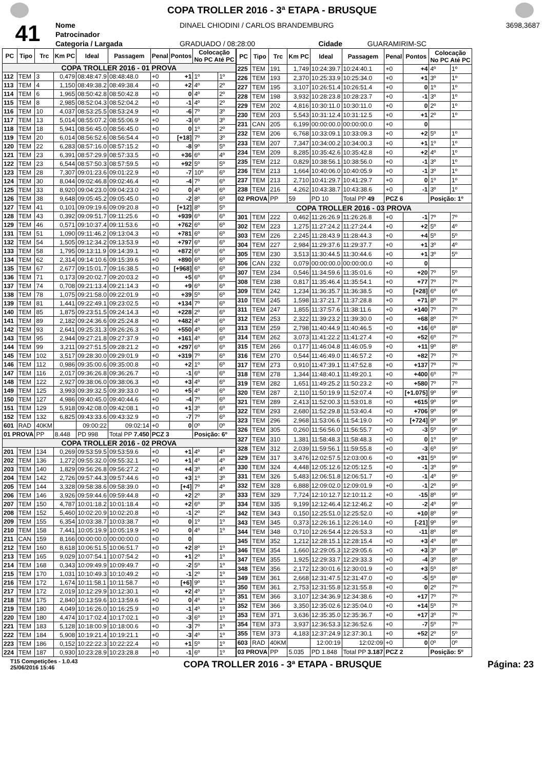COPA TROLLER 2016 - 3ª ETAPA - BRUSQUE
41
| Nome | DINAEL CHIODINI / CARLOS BRANDEMBURG | | | 3698,3687 |
| Patrocinador | | | | |
| Categoria / Largada | GRADUADO / 08:28:00 | Cidade | GUARAMIRIM-SC | |
| PC | Tipo | Trc | Km PC | Ideal | Passagem | Penal | Pontos | Colocação No PC Até PC | |
| --- | --- | --- | --- | --- | --- | --- | --- | --- | --- |
| COPA TROLLER 2016 - 01 PROVA | | | | | | | | | |
| 112 | TEM | 3 | 0,479 | 08:48:47.9 | 08:48:48.0 | +0 | +1 | 1º | 1º |
| 113 | TEM | 4 | 1,150 | 08:49:38.2 | 08:49:38.4 | +0 | +2 | 4º | 2º |
| 114 | TEM | 6 | 1,965 | 08:50:42.8 | 08:50:42.8 | +0 | 0 | 4º | 2º |
| 115 | TEM | 8 | 2,985 | 08:52:04.3 | 08:52:04.2 | +0 | -1 | 4º | 2º |
| 116 | TEM | 10 | 4,037 | 08:53:25.5 | 08:53:24.9 | +0 | -6 | 7º | 3º |
| 117 | TEM | 13 | 5,014 | 08:55:07.2 | 08:55:06.9 | +0 | -3 | 6º | 3º |
| 118 | TEM | 18 | 5,941 | 08:56:45.0 | 08:56:45.0 | +0 | 0 | 1º | 2º |
| 119 | TEM | 20 | 6,014 | 08:56:52.6 | 08:56:54.4 | +0 | [+18] | 7º | 3º |
| 120 | TEM | 22 | 6,283 | 08:57:16.0 | 08:57:15.2 | +0 | -8 | 9º | 5º |
| 121 | TEM | 23 | 6,391 | 08:57:29.9 | 08:57:33.5 | +0 | +36 | 6º | 4º |
| 122 | TEM | 23 | 6,544 | 08:57:50.3 | 08:57:59.5 | +0 | +92 | 5º | 5º |
| 123 | TEM | 28 | 7,307 | 09:01:23.6 | 09:01:22.9 | +0 | -7 | 10º | 6º |
| 124 | TEM | 30 | 8,044 | 09:02:46.8 | 09:02:46.4 | +0 | -4 | 7º | 6º |
| 125 | TEM | 33 | 8,920 | 09:04:23.0 | 09:04:23.0 | +0 | 0 | 4º | 6º |
| 126 | TEM | 38 | 9,648 | 09:05:45.2 | 09:05:45.0 | +0 | -2 | 8º | 6º |
| 127 | TEM | 41 | 0,101 | 09:09:19.6 | 09:09:20.8 | +0 | [+12] | 8º | 5º |
| 128 | TEM | 43 | 0,392 | 09:09:51.7 | 09:11:25.6 | +0 | +939 | 6º | 6º |
| 129 | TEM | 46 | 0,571 | 09:10:37.4 | 09:11:53.6 | +0 | +762 | 6º | 6º |
| 131 | TEM | 51 | 1,090 | 09:11:46.2 | 09:13:04.3 | +0 | +781 | 6º | 6º |
| 132 | TEM | 54 | 1,505 | 09:12:34.2 | 09:13:53.9 | +0 | +797 | 6º | 6º |
| 133 | TEM | 58 | 1,795 | 09:13:11.9 | 09:14:39.1 | +0 | +872 | 6º | 6º |
| 134 | TEM | 62 | 2,314 | 09:14:10.6 | 09:15:39.6 | +0 | +890 | 6º | 6º |
| 135 | TEM | 67 | 2,677 | 09:15:01.7 | 09:16:38.5 | +0 | [+968] | 6º | 6º |
| 136 | TEM | 71 | 0,173 | 09:20:02.7 | 09:20:03.2 | +0 | +5 | 6º | 6º |
| 137 | TEM | 74 | 0,708 | 09:21:13.4 | 09:21:14.3 | +0 | +9 | 6º | 6º |
| 138 | TEM | 78 | 1,075 | 09:21:58.0 | 09:22:01.9 | +0 | +39 | 5º | 6º |
| 139 | TEM | 81 | 1,441 | 09:22:49.1 | 09:23:02.5 | +0 | +134 | 7º | 6º |
| 140 | TEM | 85 | 1,875 | 09:23:51.5 | 09:24:14.3 | +0 | +228 | 2º | 6º |
| 141 | TEM | 89 | 2,182 | 09:24:36.6 | 09:25:24.8 | +0 | +482 | 4º | 6º |
| 142 | TEM | 93 | 2,641 | 09:25:31.3 | 09:26:26.3 | +0 | +550 | 4º | 6º |
| 143 | TEM | 95 | 2,944 | 09:27:21.8 | 09:27:37.9 | +0 | +161 | 4º | 6º |
| 144 | TEM | 99 | 3,211 | 09:27:51.5 | 09:28:21.2 | +0 | +297 | 6º | 6º |
| 145 | TEM | 102 | 3,517 | 09:28:30.0 | 09:29:01.9 | +0 | +319 | 7º | 6º |
| 146 | TEM | 112 | 0,986 | 09:35:00.6 | 09:35:00.8 | +0 | +2 | 1º | 6º |
| 147 | TEM | 116 | 2,017 | 09:36:26.8 | 09:36:26.7 | +0 | -1 | 6º | 6º |
| 148 | TEM | 122 | 2,927 | 09:38:06.0 | 09:38:06.3 | +0 | +3 | 4º | 6º |
| 149 | TEM | 125 | 3,993 | 09:39:32.5 | 09:39:33.0 | +0 | +5 | 4º | 6º |
| 150 | TEM | 127 | 4,986 | 09:40:45.0 | 09:40:44.6 | +0 | -4 | 7º | 6º |
| 151 | TEM | 129 | 5,918 | 09:42:08.0 | 09:42:08.1 | +0 | +1 | 3º | 6º |
| 152 | TEM | 132 | 6,825 | 09:43:33.6 | 09:43:32.9 | +0 | -7 | 7º | 6º |
| 601 | RAD | 40KM | | 09:00:22 | 09:02:14 | +0 | 0 | 0º | 0º |
| 01 PROVA | | PP | 8.448 | PD 998 | Total PP 7.450 | PCZ 3 | | Posição: 6º | |
| COPA TROLLER 2016 - 02 PROVA | | | | | | | | | |
| 201 | TEM | 134 | 0,269 | 09:53:59.5 | 09:53:59.6 | +0 | +1 | 4º | 4º |
| 202 | TEM | 136 | 1,272 | 09:55:32.0 | 09:55:32.1 | +0 | +1 | 4º | 4º |
| 203 | TEM | 140 | 1,829 | 09:56:26.8 | 09:56:27.2 | +0 | +4 | 3º | 4º |
| 204 | TEM | 142 | 2,726 | 09:57:44.3 | 09:57:44.6 | +0 | +3 | 1º | 3º |
| 205 | TEM | 144 | 3,328 | 09:58:38.6 | 09:58:39.0 | +0 | [+4] | 7º | 4º |
| 206 | TEM | 146 | 3,926 | 09:59:44.6 | 09:59:44.8 | +0 | +2 | 2º | 3º |
| 207 | TEM | 150 | 4,787 | 10:01:18.2 | 10:01:18.4 | +0 | +2 | 6º | 3º |
| 208 | TEM | 152 | 5,460 | 10:02:20.9 | 10:02:20.8 | +0 | -1 | 2º | 2º |
| 209 | TEM | 155 | 6,354 | 10:03:38.7 | 10:03:38.7 | +0 | 0 | 1º | 1º |
| 210 | TEM | 158 | 7,441 | 10:05:19.9 | 10:05:19.9 | +0 | 0 | 4º | 1º |
| 211 | CAN | 159 | 8,166 | 00:00:00.0 | 00:00:00.0 | +0 | 0 | | |
| 212 | TEM | 160 | 8,618 | 10:06:51.5 | 10:06:51.7 | +0 | +2 | 8º | 1º |
| 213 | TEM | 165 | 9,029 | 10:07:54.1 | 10:07:54.2 | +0 | +1 | 2º | 1º |
| 214 | TEM | 168 | 0,343 | 10:09:49.9 | 10:09:49.7 | +0 | -2 | 5º | 1º |
| 215 | TEM | 170 | 1,031 | 10:10:49.3 | 10:10:49.2 | +0 | -1 | 2º | 1º |
| 216 | TEM | 172 | 1,674 | 10:11:58.1 | 10:11:58.7 | +0 | [+6] | 9º | 1º |
| 217 | TEM | 172 | 2,019 | 10:12:29.9 | 10:12:30.1 | +0 | +2 | 4º | 1º |
| 218 | TEM | 175 | 2,840 | 10:13:59.6 | 10:13:59.6 | +0 | 0 | 4º | 1º |
| 219 | TEM | 180 | 4,049 | 10:16:26.0 | 10:16:25.9 | +0 | -1 | 4º | 1º |
| 220 | TEM | 180 | 4,474 | 10:17:02.4 | 10:17:02.1 | +0 | -3 | 6º | 1º |
| 221 | TEM | 183 | 5,128 | 10:18:00.9 | 10:18:00.6 | +0 | -3 | 7º | 1º |
| 222 | TEM | 184 | 5,908 | 10:19:21.4 | 10:19:21.1 | +0 | -3 | 4º | 1º |
| 223 | TEM | 186 | 0,152 | 10:22:22.3 | 10:22:22.4 | +0 | +1 | 5º | 1º |
| 224 | TEM | 187 | 0,930 | 10:23:28.9 | 10:23:28.8 | +0 | -1 | 6º | 1º |
| PC | Tipo | Trc | Km PC | Ideal | Passagem | Penal | Pontos | Colocação No PC Até PC | |
| --- | --- | --- | --- | --- | --- | --- | --- | --- | --- |
| 225 | TEM | 191 | 1,749 | 10:24:39.7 | 10:24:40.1 | +0 | +4 | 4º | 1º |
| 226 | TEM | 193 | 2,370 | 10:25:33.9 | 10:25:34.0 | +0 | +1 | 3º | 1º |
| 227 | TEM | 195 | 3,107 | 10:26:51.4 | 10:26:51.4 | +0 | 0 | 1º | 1º |
| 228 | TEM | 198 | 3,932 | 10:28:23.8 | 10:28:23.7 | +0 | -1 | 3º | 1º |
| 229 | TEM | 202 | 4,816 | 10:30:11.0 | 10:30:11.0 | +0 | 0 | 2º | 1º |
| 230 | TEM | 203 | 5,543 | 10:31:12.4 | 10:31:12.5 | +0 | +1 | 2º | 1º |
| 231 | CAN | 205 | 6,199 | 00:00:00.0 | 00:00:00.0 | +0 | 0 | | |
| 232 | TEM | 206 | 6,768 | 10:33:09.1 | 10:33:09.3 | +0 | +2 | 5º | 1º |
| 233 | TEM | 207 | 7,347 | 10:34:00.2 | 10:34:00.3 | +0 | +1 | 1º | 1º |
| 234 | TEM | 209 | 8,285 | 10:35:42.6 | 10:35:42.8 | +0 | +2 | 4º | 1º |
| 235 | TEM | 212 | 0,829 | 10:38:56.1 | 10:38:56.0 | +0 | -1 | 3º | 1º |
| 236 | TEM | 213 | 1,664 | 10:40:06.0 | 10:40:05.9 | +0 | -1 | 3º | 1º |
| 237 | TEM | 213 | 2,710 | 10:41:29.7 | 10:41:29.7 | +0 | 0 | 1º | 1º |
| 238 | TEM | 216 | 4,262 | 10:43:38.7 | 10:43:38.6 | +0 | -1 | 3º | 1º |
| 02 PROVA | | PP | 59 | PD 10 | Total PP 49 | PCZ 6 | | Posição: 1º | |
| COPA TROLLER 2016 - 03 PROVA | | | | | | | | | |
| 301 | TEM | 222 | 0,462 | 11:26:26.9 | 11:26:26.8 | +0 | -1 | 7º | 7º |
| 302 | TEM | 223 | 1,275 | 11:27:24.2 | 11:27:24.4 | +0 | +2 | 5º | 4º |
| 303 | TEM | 226 | 2,245 | 11:28:43.9 | 11:28:44.3 | +0 | +4 | 5º | 5º |
| 304 | TEM | 227 | 2,984 | 11:29:37.6 | 11:29:37.7 | +0 | +1 | 3º | 4º |
| 305 | TEM | 230 | 3,513 | 11:30:44.5 | 11:30:44.6 | +0 | +1 | 3º | 5º |
| 306 | CAN | 232 | 0,079 | 00:00:00.0 | 00:00:00.0 | +0 | 0 | | |
| 307 | TEM | 234 | 0,546 | 11:34:59.6 | 11:35:01.6 | +0 | +20 | 7º | 5º |
| 308 | TEM | 238 | 0,817 | 11:35:46.4 | 11:35:54.1 | +0 | +77 | 7º | 7º |
| 309 | TEM | 242 | 1,234 | 11:36:35.7 | 11:36:38.5 | +0 | [+28] | 6º | 6º |
| 310 | TEM | 245 | 1,598 | 11:37:21.7 | 11:37:28.8 | +0 | +71 | 8º | 7º |
| 311 | TEM | 247 | 1,855 | 11:37:57.6 | 11:38:11.6 | +0 | +140 | 7º | 7º |
| 312 | TEM | 253 | 2,322 | 11:39:23.2 | 11:39:30.0 | +0 | +68 | 8º | 7º |
| 313 | TEM | 259 | 2,798 | 11:40:44.9 | 11:40:46.5 | +0 | +16 | 6º | 8º |
| 314 | TEM | 262 | 3,073 | 11:41:22.2 | 11:41:27.4 | +0 | +52 | 6º | 7º |
| 315 | TEM | 266 | 0,177 | 11:46:04.8 | 11:46:05.9 | +0 | +11 | 9º | 8º |
| 316 | TEM | 270 | 0,544 | 11:46:49.0 | 11:46:57.2 | +0 | +82 | 7º | 7º |
| 317 | TEM | 273 | 0,910 | 11:47:39.1 | 11:47:52.8 | +0 | +137 | 7º | 7º |
| 318 | TEM | 278 | 1,344 | 11:48:40.1 | 11:49:20.1 | +0 | +400 | 6º | 7º |
| 319 | TEM | 282 | 1,651 | 11:49:25.2 | 11:50:23.2 | +0 | +580 | 7º | 7º |
| 320 | TEM | 287 | 2,110 | 11:50:19.9 | 11:52:07.4 | +0 | [+1.075] | 9º | 9º |
| 321 | TEM | 289 | 2,413 | 11:52:00.3 | 11:53:01.8 | +0 | +615 | 9º | 9º |
| 322 | TEM | 293 | 2,680 | 11:52:29.8 | 11:53:40.4 | +0 | +706 | 9º | 9º |
| 323 | TEM | 296 | 2,968 | 11:53:06.6 | 11:54:19.0 | +0 | [+724] | 9º | 9º |
| 326 | TEM | 305 | 0,260 | 11:56:56.0 | 11:56:55.7 | +0 | -3 | 5º | 9º |
| 327 | TEM | 310 | 1,381 | 11:58:48.3 | 11:58:48.3 | +0 | 0 | 1º | 9º |
| 328 | TEM | 312 | 2,039 | 11:59:56.1 | 11:59:55.8 | +0 | -3 | 6º | 9º |
| 329 | TEM | 317 | 3,476 | 12:02:57.5 | 12:03:00.6 | +0 | +31 | 5º | 9º |
| 330 | TEM | 324 | 4,448 | 12:05:12.6 | 12:05:12.5 | +0 | -1 | 3º | 9º |
| 331 | TEM | 326 | 5,483 | 12:06:51.8 | 12:06:51.7 | +0 | -1 | 4º | 9º |
| 332 | TEM | 328 | 6,888 | 12:09:02.0 | 12:09:01.9 | +0 | -1 | 2º | 9º |
| 333 | TEM | 329 | 7,724 | 12:10:12.7 | 12:10:11.2 | +0 | -15 | 8º | 9º |
| 334 | TEM | 335 | 9,199 | 12:12:46.4 | 12:12:46.2 | +0 | -2 | 4º | 9º |
| 342 | TEM | 343 | 0,150 | 12:25:51.0 | 12:25:52.0 | +0 | +10 | 8º | 9º |
| 343 | TEM | 345 | 0,373 | 12:26:16.1 | 12:26:14.0 | +0 | [-21] | 9º | 9º |
| 344 | TEM | 348 | 0,710 | 12:26:54.4 | 12:26:53.3 | +0 | -11 | 8º | 8º |
| 345 | TEM | 352 | 1,212 | 12:28:15.1 | 12:28:15.4 | +0 | +3 | 4º | 8º |
| 346 | TEM | 354 | 1,660 | 12:29:05.3 | 12:29:05.6 | +0 | +3 | 3º | 8º |
| 347 | TEM | 355 | 1,925 | 12:29:33.7 | 12:29:33.3 | +0 | -4 | 3º | 8º |
| 348 | TEM | 356 | 2,172 | 12:30:01.6 | 12:30:01.9 | +0 | +3 | 5º | 8º |
| 349 | TEM | 361 | 2,668 | 12:31:47.5 | 12:31:47.0 | +0 | -5 | 5º | 8º |
| 350 | TEM | 361 | 2,753 | 12:31:55.8 | 12:31:55.8 | +0 | 0 | 2º | 7º |
| 351 | TEM | 366 | 3,107 | 12:34:36.9 | 12:34:38.6 | +0 | +17 | 7º | 7º |
| 352 | TEM | 366 | 3,350 | 12:35:02.6 | 12:35:04.0 | +0 | +14 | 5º | 7º |
| 353 | TEM | 371 | 3,636 | 12:35:35.0 | 12:35:36.7 | +0 | +17 | 3º | 7º |
| 354 | TEM | 373 | 3,937 | 12:36:53.3 | 12:36:52.6 | +0 | -7 | 5º | 7º |
| 355 | TEM | 373 | 4,183 | 12:37:24.9 | 12:37:30.1 | +0 | +52 | 2º | 5º |
| 603 | RAD | 40KM | | 12:00:19 | 12:02:09 | +0 | 0 | 0º | 0º |
| 03 PROVA | | PP | 5.035 | PD 1.848 | Total PP 3.187 | PCZ 2 | | Posição: 5º | |
T15 Competições - 1.0.43
25/06/2016 15:46
COPA TROLLER 2016 - 3ª ETAPA - BRUSQUE
Página: 23